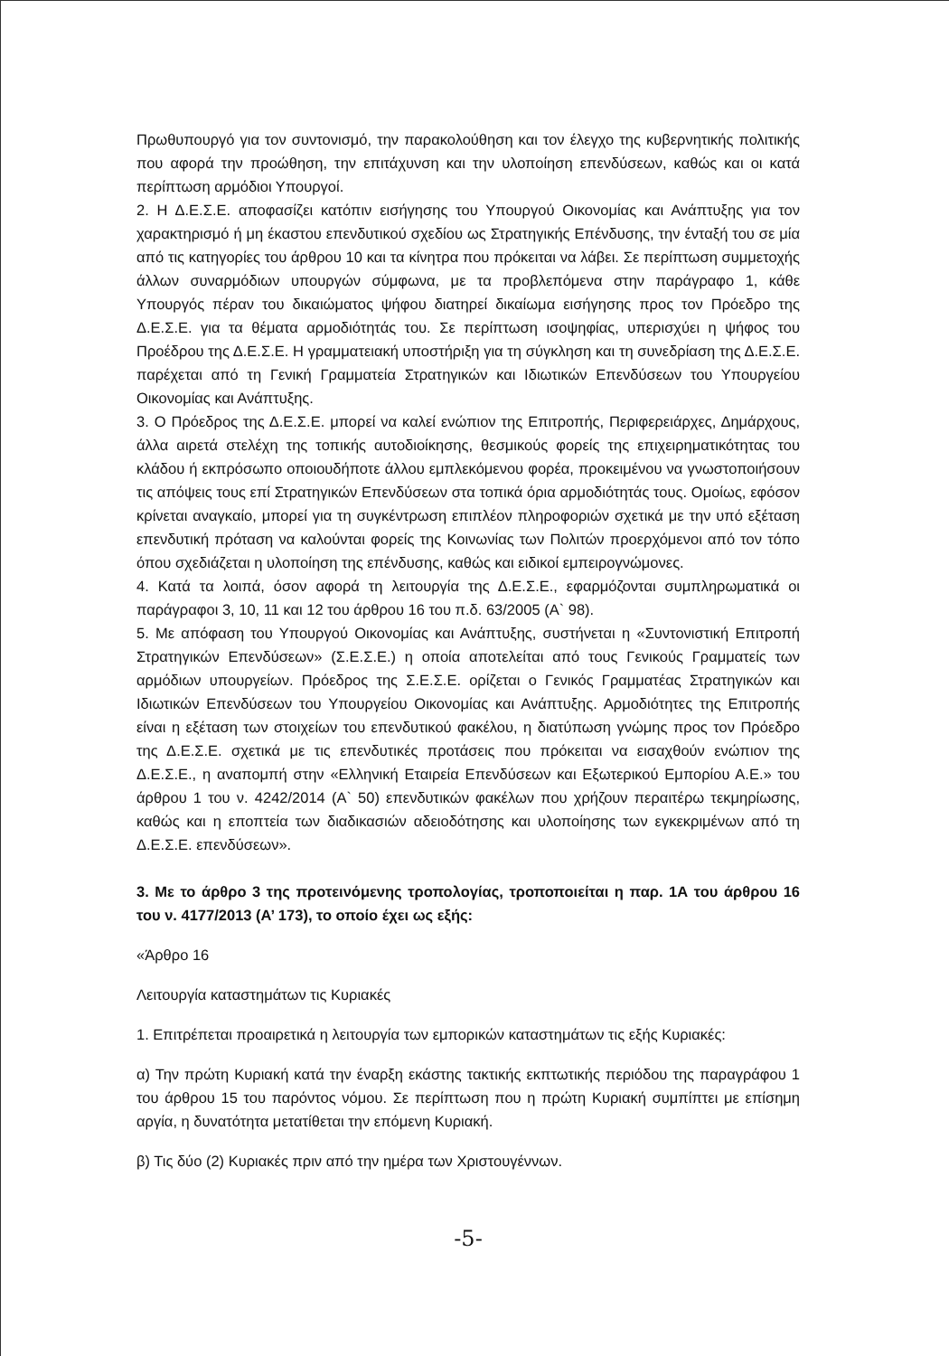Πρωθυπουργό για τον συντονισμό, την παρακολούθηση και τον έλεγχο της κυβερνητικής πολιτικής που αφορά την προώθηση, την επιτάχυνση και την υλοποίηση επενδύσεων, καθώς και οι κατά περίπτωση αρμόδιοι Υπουργοί.
2. Η Δ.Ε.Σ.Ε. αποφασίζει κατόπιν εισήγησης του Υπουργού Οικονομίας και Ανάπτυξης για τον χαρακτηρισμό ή μη έκαστου επενδυτικού σχεδίου ως Στρατηγικής Επένδυσης, την ένταξή του σε μία από τις κατηγορίες του άρθρου 10 και τα κίνητρα που πρόκειται να λάβει. Σε περίπτωση συμμετοχής άλλων συναρμόδιων υπουργών σύμφωνα, με τα προβλεπόμενα στην παράγραφο 1, κάθε Υπουργός πέραν του δικαιώματος ψήφου διατηρεί δικαίωμα εισήγησης προς τον Πρόεδρο της Δ.Ε.Σ.Ε. για τα θέματα αρμοδιότητάς του. Σε περίπτωση ισοψηφίας, υπερισχύει η ψήφος του Προέδρου της Δ.Ε.Σ.Ε. Η γραμματειακή υποστήριξη για τη σύγκληση και τη συνεδρίαση της Δ.Ε.Σ.Ε. παρέχεται από τη Γενική Γραμματεία Στρατηγικών και Ιδιωτικών Επενδύσεων του Υπουργείου Οικονομίας και Ανάπτυξης.
3. Ο Πρόεδρος της Δ.Ε.Σ.Ε. μπορεί να καλεί ενώπιον της Επιτροπής, Περιφερειάρχες, Δημάρχους, άλλα αιρετά στελέχη της τοπικής αυτοδιοίκησης, θεσμικούς φορείς της επιχειρηματικότητας του κλάδου ή εκπρόσωπο οποιουδήποτε άλλου εμπλεκόμενου φορέα, προκειμένου να γνωστοποιήσουν τις απόψεις τους επί Στρατηγικών Επενδύσεων στα τοπικά όρια αρμοδιότητάς τους. Ομοίως, εφόσον κρίνεται αναγκαίο, μπορεί για τη συγκέντρωση επιπλέον πληροφοριών σχετικά με την υπό εξέταση επενδυτική πρόταση να καλούνται φορείς της Κοινωνίας των Πολιτών προερχόμενοι από τον τόπο όπου σχεδιάζεται η υλοποίηση της επένδυσης, καθώς και ειδικοί εμπειρογνώμονες.
4. Κατά τα λοιπά, όσον αφορά τη λειτουργία της Δ.Ε.Σ.Ε., εφαρμόζονται συμπληρωματικά οι παράγραφοι 3, 10, 11 και 12 του άρθρου 16 του π.δ. 63/2005 (Α` 98).
5. Με απόφαση του Υπουργού Οικονομίας και Ανάπτυξης, συστήνεται η «Συντονιστική Επιτροπή Στρατηγικών Επενδύσεων» (Σ.Ε.Σ.Ε.) η οποία αποτελείται από τους Γενικούς Γραμματείς των αρμόδιων υπουργείων. Πρόεδρος της Σ.Ε.Σ.Ε. ορίζεται ο Γενικός Γραμματέας Στρατηγικών και Ιδιωτικών Επενδύσεων του Υπουργείου Οικονομίας και Ανάπτυξης. Αρμοδιότητες της Επιτροπής είναι η εξέταση των στοιχείων του επενδυτικού φακέλου, η διατύπωση γνώμης προς τον Πρόεδρο της Δ.Ε.Σ.Ε. σχετικά με τις επενδυτικές προτάσεις που πρόκειται να εισαχθούν ενώπιον της Δ.Ε.Σ.Ε., η αναπομπή στην «Ελληνική Εταιρεία Επενδύσεων και Εξωτερικού Εμπορίου Α.Ε.» του άρθρου 1 του ν. 4242/2014 (Α` 50) επενδυτικών φακέλων που χρήζουν περαιτέρω τεκμηρίωσης, καθώς και η εποπτεία των διαδικασιών αδειοδότησης και υλοποίησης των εγκεκριμένων από τη Δ.Ε.Σ.Ε. επενδύσεων».
3. Με το άρθρο 3 της προτεινόμενης τροπολογίας, τροποποιείται η παρ. 1Α του άρθρου 16 του ν. 4177/2013 (Α’ 173), το οποίο έχει ως εξής:
«Άρθρο 16
Λειτουργία καταστημάτων τις Κυριακές
1. Επιτρέπεται προαιρετικά η λειτουργία των εμπορικών καταστημάτων τις εξής Κυριακές:
α) Την πρώτη Κυριακή κατά την έναρξη εκάστης τακτικής εκπτωτικής περιόδου της παραγράφου 1 του άρθρου 15 του παρόντος νόμου. Σε περίπτωση που η πρώτη Κυριακή συμπίπτει με επίσημη αργία, η δυνατότητα μετατίθεται την επόμενη Κυριακή.
β) Τις δύο (2) Κυριακές πριν από την ημέρα των Χριστουγέννων.
-5-